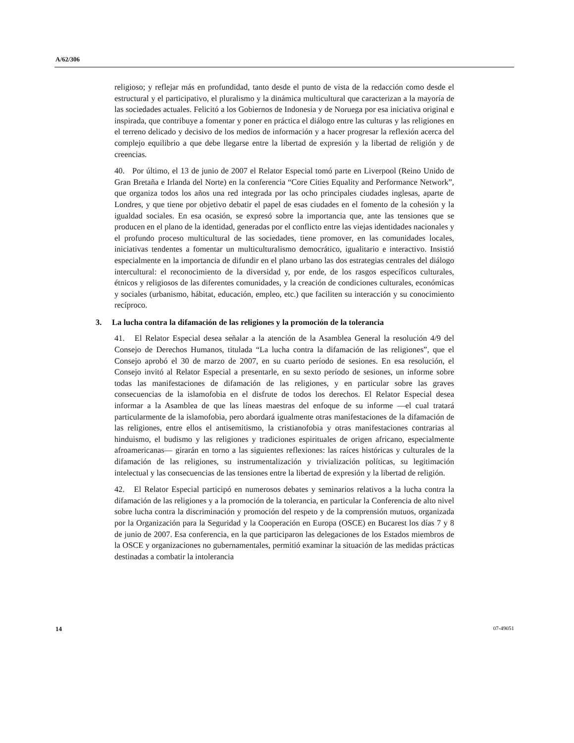A/62/306
religioso; y reflejar más en profundidad, tanto desde el punto de vista de la redacción como desde el estructural y el participativo, el pluralismo y la dinámica multicultural que caracterizan a la mayoría de las sociedades actuales. Felicitó a los Gobiernos de Indonesia y de Noruega por esa iniciativa original e inspirada, que contribuye a fomentar y poner en práctica el diálogo entre las culturas y las religiones en el terreno delicado y decisivo de los medios de información y a hacer progresar la reflexión acerca del complejo equilibrio a que debe llegarse entre la libertad de expresión y la libertad de religión y de creencias.
40. Por último, el 13 de junio de 2007 el Relator Especial tomó parte en Liverpool (Reino Unido de Gran Bretaña e Irlanda del Norte) en la conferencia “Core Cities Equality and Performance Network”, que organiza todos los años una red integrada por las ocho principales ciudades inglesas, aparte de Londres, y que tiene por objetivo debatir el papel de esas ciudades en el fomento de la cohesión y la igualdad sociales. En esa ocasión, se expresó sobre la importancia que, ante las tensiones que se producen en el plano de la identidad, generadas por el conflicto entre las viejas identidades nacionales y el profundo proceso multicultural de las sociedades, tiene promover, en las comunidades locales, iniciativas tendentes a fomentar un multiculturalismo democrático, igualitario e interactivo. Insistió especialmente en la importancia de difundir en el plano urbano las dos estrategias centrales del diálogo intercultural: el reconocimiento de la diversidad y, por ende, de los rasgos específicos culturales, étnicos y religiosos de las diferentes comunidades, y la creación de condiciones culturales, económicas y sociales (urbanismo, hábitat, educación, empleo, etc.) que faciliten su interacción y su conocimiento recíproco.
3. La lucha contra la difamación de las religiones y la promoción de la tolerancia
41. El Relator Especial desea señalar a la atención de la Asamblea General la resolución 4/9 del Consejo de Derechos Humanos, titulada “La lucha contra la difamación de las religiones”, que el Consejo aprobó el 30 de marzo de 2007, en su cuarto período de sesiones. En esa resolución, el Consejo invitó al Relator Especial a presentarle, en su sexto período de sesiones, un informe sobre todas las manifestaciones de difamación de las religiones, y en particular sobre las graves consecuencias de la islamofobia en el disfrute de todos los derechos. El Relator Especial desea informar a la Asamblea de que las líneas maestras del enfoque de su informe —el cual tratará particularmente de la islamofobia, pero abordará igualmente otras manifestaciones de la difamación de las religiones, entre ellos el antisemitismo, la cristianofobia y otras manifestaciones contrarias al hinduismo, el budismo y las religiones y tradiciones espirituales de origen africano, especialmente afroamericanas— girarán en torno a las siguientes reflexiones: las raíces históricas y culturales de la difamación de las religiones, su instrumentalización y trivialización políticas, su legitimación intelectual y las consecuencias de las tensiones entre la libertad de expresión y la libertad de religión.
42. El Relator Especial participó en numerosos debates y seminarios relativos a la lucha contra la difamación de las religiones y a la promoción de la tolerancia, en particular la Conferencia de alto nivel sobre lucha contra la discriminación y promoción del respeto y de la comprensión mutuos, organizada por la Organización para la Seguridad y la Cooperación en Europa (OSCE) en Bucarest los días 7 y 8 de junio de 2007. Esa conferencia, en la que participaron las delegaciones de los Estados miembros de la OSCE y organizaciones no gubernamentales, permitió examinar la situación de las medidas prácticas destinadas a combatir la intolerancia
14 07-49051